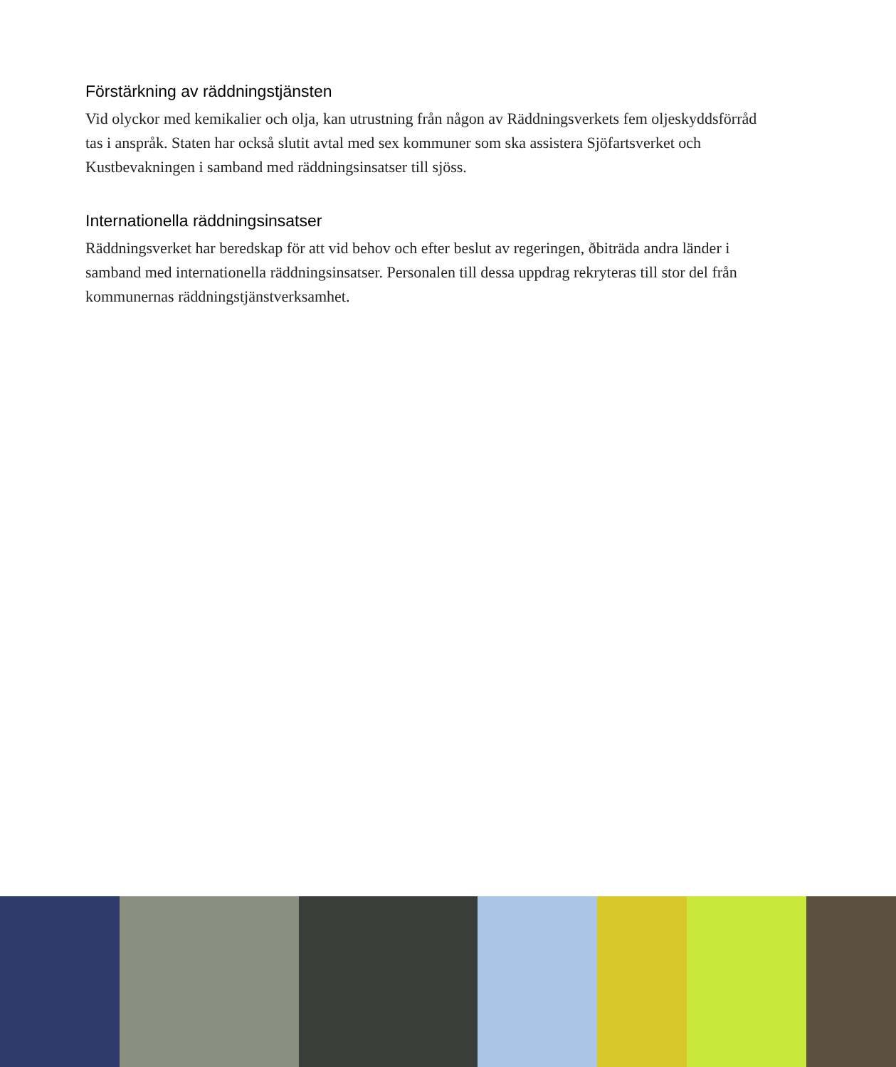Förstärkning av räddningstjänsten
Vid olyckor med kemikalier och olja, kan utrustning från någon av Räddningsverkets fem oljeskyddsförråd tas i anspråk. Staten har också slutit avtal med sex kommuner som ska assistera Sjöfartsverket och Kustbevakningen i samband med räddningsinsatser till sjöss.
Internationella räddningsinsatser
Räddningsverket har beredskap för att vid behov och efter beslut av regeringen, ðbiträda andra länder i samband med internationella räddningsinsatser. Personalen till dessa uppdrag rekryteras till stor del från kommunernas räddningstjänstverksamhet.